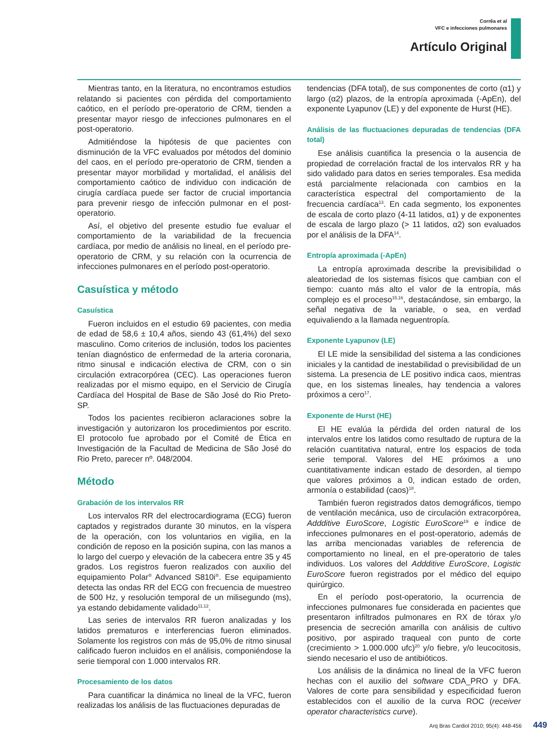Corrêa et al
VFC e infecciones pulmonares
Artículo Original
Mientras tanto, en la literatura, no encontramos estudios relatando si pacientes con pérdida del comportamiento caótico, en el período pre-operatorio de CRM, tienden a presentar mayor riesgo de infecciones pulmonares en el post-operatorio.
Admitiéndose la hipótesis de que pacientes con disminución de la VFC evaluados por métodos del dominio del caos, en el período pre-operatorio de CRM, tienden a presentar mayor morbilidad y mortalidad, el análisis del comportamiento caótico de individuo con indicación de cirugía cardíaca puede ser factor de crucial importancia para prevenir riesgo de infección pulmonar en el post-operatorio.
Así, el objetivo del presente estudio fue evaluar el comportamiento de la variabilidad de la frecuencia cardíaca, por medio de análisis no lineal, en el período pre-operatorio de CRM, y su relación con la ocurrencia de infecciones pulmonares en el período post-operatorio.
Casuística y método
Casuística
Fueron incluidos en el estudio 69 pacientes, con media de edad de 58,6 ± 10,4 años, siendo 43 (61,4%) del sexo masculino. Como criterios de inclusión, todos los pacientes tenían diagnóstico de enfermedad de la arteria coronaria, ritmo sinusal e indicación electiva de CRM, con o sin circulación extracorpórea (CEC). Las operaciones fueron realizadas por el mismo equipo, en el Servicio de Cirugía Cardíaca del Hospital de Base de São José do Rio Preto-SP.
Todos los pacientes recibieron aclaraciones sobre la investigación y autorizaron los procedimientos por escrito. El protocolo fue aprobado por el Comité de Ética en Investigación de la Facultad de Medicina de São José do Rio Preto, parecer nº. 048/2004.
Método
Grabación de los intervalos RR
Los intervalos RR del electrocardiograma (ECG) fueron captados y registrados durante 30 minutos, en la víspera de la operación, con los voluntarios en vigilia, en la condición de reposo en la posición supina, con las manos a lo largo del cuerpo y elevación de la cabecera entre 35 y 45 grados. Los registros fueron realizados con auxilio del equipamiento Polar<sup>®</sup> Advanced S810i<sup>®</sup>. Ese equipamiento detecta las ondas RR del ECG con frecuencia de muestreo de 500 Hz, y resolución temporal de un milisegundo (ms), ya estando debidamente validado<sup>11,12</sup>.
Las series de intervalos RR fueron analizadas y los latidos prematuros e interferencias fueron eliminados. Solamente los registros con más de 95,0% de ritmo sinusal calificado fueron incluidos en el análisis, componiéndose la serie tiemporal con 1.000 intervalos RR.
Procesamiento de los datos
Para cuantificar la dinámica no lineal de la VFC, fueron realizadas los análisis de las fluctuaciones depuradas de
tendencias (DFA total), de sus componentes de corto (α1) y largo (α2) plazos, de la entropía aproximada (-ApEn), del exponente Lyapunov (LE) y del exponente de Hurst (HE).
Análisis de las fluctuaciones depuradas de tendencias (DFA total)
Ese análisis cuantifica la presencia o la ausencia de propiedad de correlación fractal de los intervalos RR y ha sido validado para datos en series temporales. Esa medida está parcialmente relacionada con cambios en la característica espectral del comportamiento de la frecuencia cardíaca<sup>13</sup>. En cada segmento, los exponentes de escala de corto plazo (4-11 latidos, α1) y de exponentes de escala de largo plazo (> 11 latidos, α2) son evaluados por el análisis de la DFA<sup>14</sup>.
Entropía aproximada (-ApEn)
La entropía aproximada describe la previsibilidad o aleatoriedad de los sistemas físicos que cambian con el tiempo: cuanto más alto el valor de la entropía, más complejo es el proceso<sup>15,16</sup>, destacándose, sin embargo, la señal negativa de la variable, o sea, en verdad equivaliendo a la llamada neguentropía.
Exponente Lyapunov (LE)
El LE mide la sensibilidad del sistema a las condiciones iniciales y la cantidad de inestabilidad o previsibilidad de un sistema. La presencia de LE positivo indica caos, mientras que, en los sistemas lineales, hay tendencia a valores próximos a cero<sup>17</sup>.
Exponente de Hurst (HE)
El HE evalúa la pérdida del orden natural de los intervalos entre los latidos como resultado de ruptura de la relación cuantitativa natural, entre los espacios de toda serie temporal. Valores del HE próximos a uno cuantitativamente indican estado de desorden, al tiempo que valores próximos a 0, indican estado de orden, armonía o estabilidad (caos)<sup>18</sup>.
También fueron registrados datos demográficos, tiempo de ventilación mecánica, uso de circulación extracorpórea, Addditive EuroScore, Logistic EuroScore<sup>19</sup> e índice de infecciones pulmonares en el post-operatorio, además de las arriba mencionadas variables de referencia de comportamiento no lineal, en el pre-operatorio de tales individuos. Los valores del Addditive EuroScore, Logistic EuroScore fueron registrados por el médico del equipo quirúrgico.
En el período post-operatorio, la ocurrencia de infecciones pulmonares fue considerada en pacientes que presentaron infiltrados pulmonares en RX de tórax y/o presencia de secreción amarilla con análisis de cultivo positivo, por aspirado traqueal con punto de corte (crecimiento > 1.000.000 ufc)<sup>20</sup> y/o fiebre, y/o leucocitosis, siendo necesario el uso de antibióticos.
Los análisis de la dinámica no lineal de la VFC fueron hechas con el auxilio del software CDA_PRO y DFA. Valores de corte para sensibilidad y especificidad fueron establecidos con el auxilio de la curva ROC (receiver operator characteristics curve).
Arq Bras Cardiol 2010; 95(4): 448-456 449